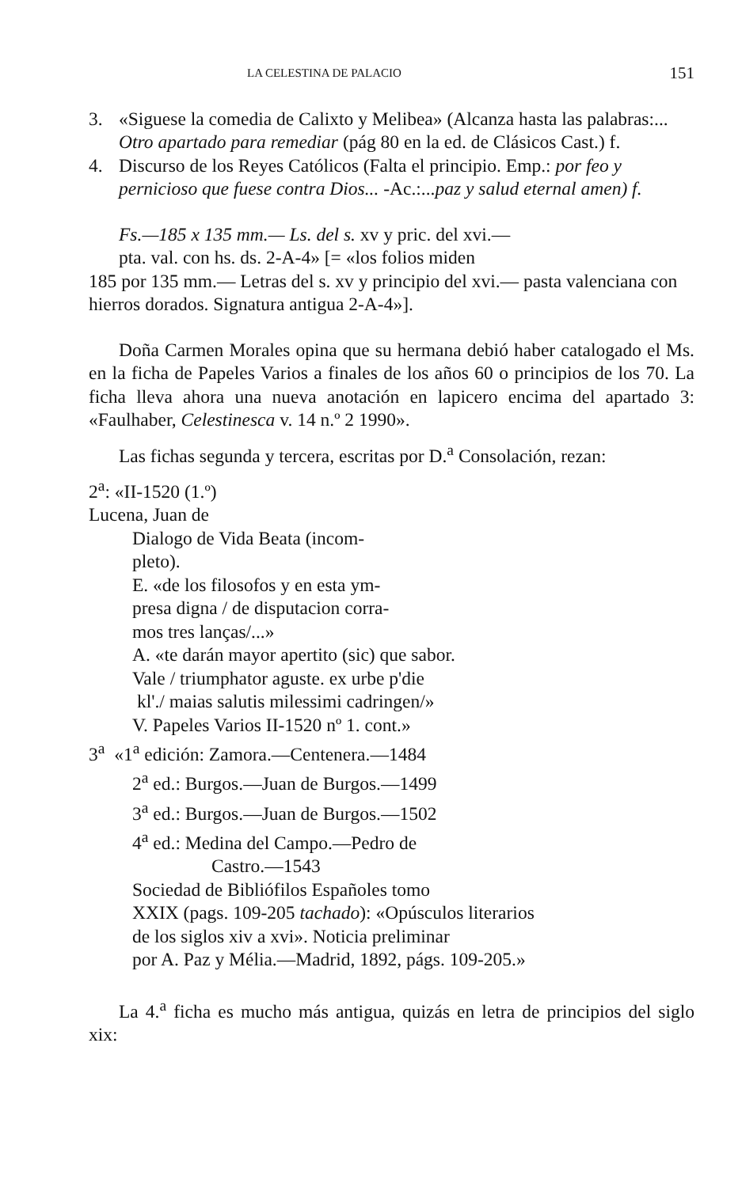LA CELESTINA DE PALACIO 151
3. «Siguese la comedia de Calixto y Melibea» (Alcanza hasta las palabras:... Otro apartado para remediar (pág 80 en la ed. de Clásicos Cast.) f.
4. Discurso de los Reyes Católicos (Falta el principio. Emp.: por feo y pernicioso que fuese contra Dios... -Ac.:...paz y salud eternal amen) f.
Fs.—185 x 135 mm.— Ls. del s. xv y pric. del xvi.—
pta. val. con hs. ds. 2-A-4» [= «los folios miden
185 por 135 mm.— Letras del s. xv y principio del xvi.— pasta valenciana con hierros dorados. Signatura antigua 2-A-4»].
Doña Carmen Morales opina que su hermana debió haber catalogado el Ms. en la ficha de Papeles Varios a finales de los años 60 o principios de los 70. La ficha lleva ahora una nueva anotación en lapicero encima del apartado 3: «Faulhaber, Celestinesca v. 14 n.º 2 1990».
Las fichas segunda y tercera, escritas por D.<sup>a</sup> Consolación, rezan:
2<sup>a</sup>: «II-1520 (1.º)
Lucena, Juan de
Dialogo de Vida Beata (incom-
pleto).
E. «de los filosofos y en esta ym-
presa digna / de disputacion corra-
mos tres lanças/...»
A. «te darán mayor apertito (sic) que sabor.
Vale / triumphator aguste. ex urbe p'die
kl'./ maias salutis milessimi cadringen/»
V. Papeles Varios II-1520 nº 1. cont.»
3<sup>a</sup> «1<sup>a</sup> edición: Zamora.—Centenera.—1484
2<sup>a</sup> ed.: Burgos.—Juan de Burgos.—1499
3<sup>a</sup> ed.: Burgos.—Juan de Burgos.—1502
4<sup>a</sup> ed.: Medina del Campo.—Pedro de
Castro.—1543
Sociedad de Bibliófilos Españoles tomo
XXIX (pags. 109-205 tachado): «Opúsculos literarios
de los siglos xiv a xvi». Noticia preliminar
por A. Paz y Mélia.—Madrid, 1892, págs. 109-205.»
La 4.<sup>a</sup> ficha es mucho más antigua, quizás en letra de principios del siglo xix: